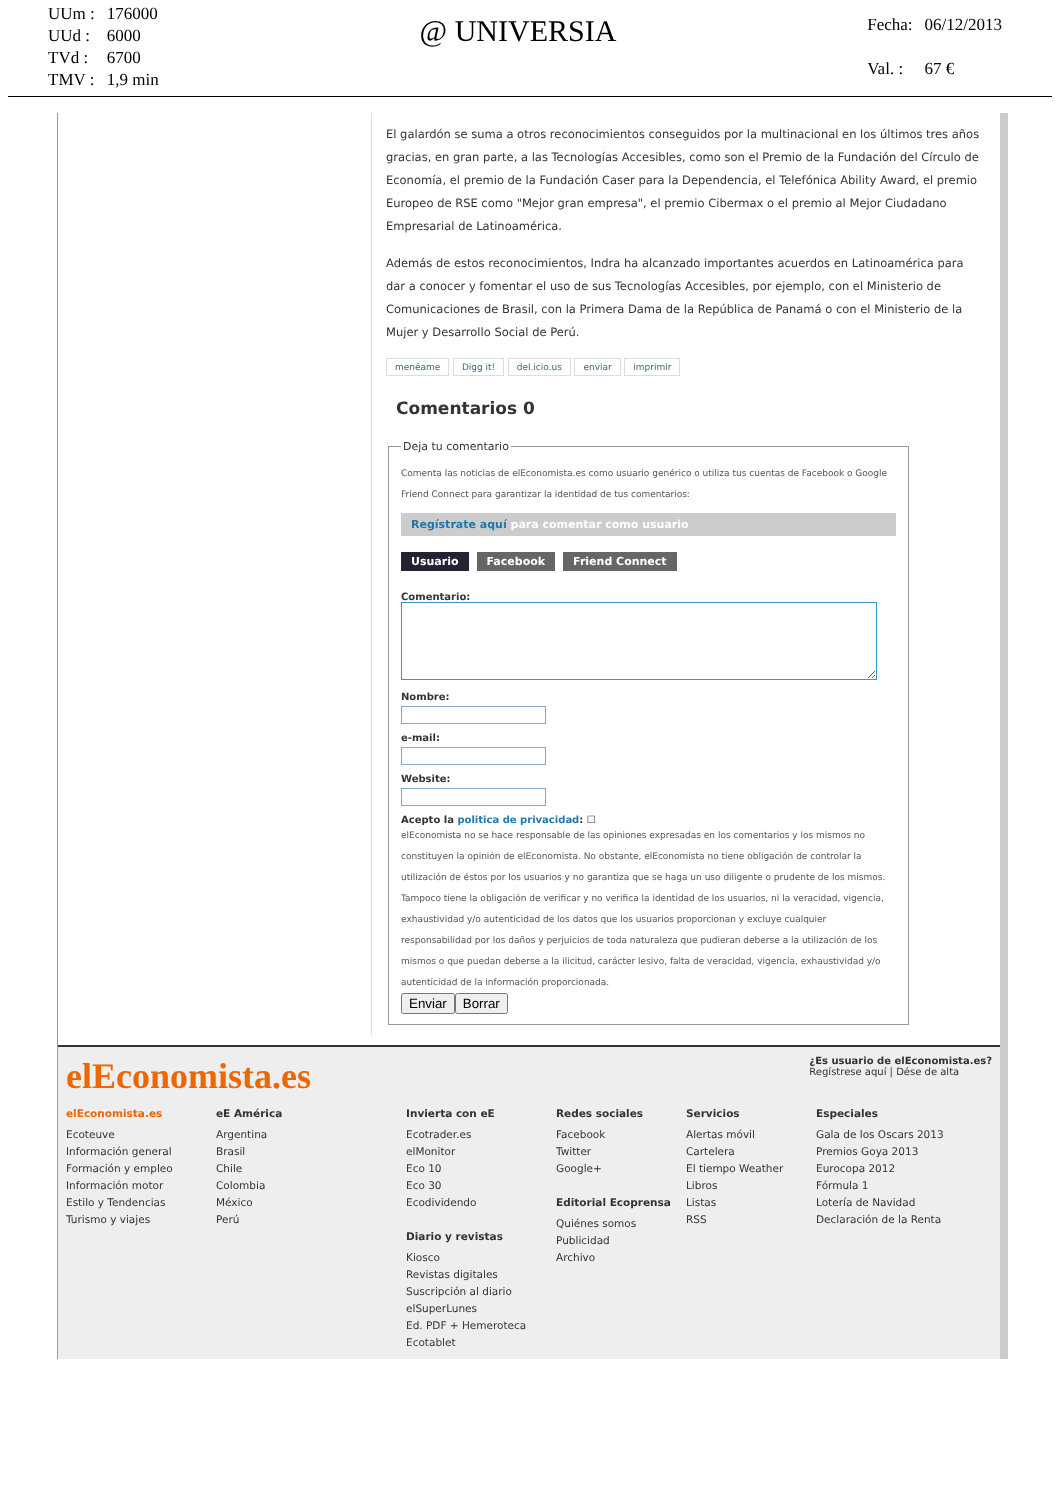| UUm : | 176000 |
| UUd : | 6000 |
| TVd : | 6700 |
| TMV : | 1,9 min |
@ UNIVERSIA
| Fecha: | 06/12/2013 |
| Val. : | 67 € |
El galardón se suma a otros reconocimientos conseguidos por la multinacional en los últimos tres años gracias, en gran parte, a las Tecnologías Accesibles, como son el Premio de la Fundación del Círculo de Economía, el premio de la Fundación Caser para la Dependencia, el Telefónica Ability Award, el premio Europeo de RSE como "Mejor gran empresa", el premio Cibermax o el premio al Mejor Ciudadano Empresarial de Latinoamérica.
Además de estos reconocimientos, Indra ha alcanzado importantes acuerdos en Latinoamérica para dar a conocer y fomentar el uso de sus Tecnologías Accesibles, por ejemplo, con el Ministerio de Comunicaciones de Brasil, con la Primera Dama de la República de Panamá o con el Ministerio de la Mujer y Desarrollo Social de Perú.
menéame Digg it! del.icio.us enviar imprimir
Comentarios 0
Deja tu comentario
Comenta las noticias de elEconomista.es como usuario genérico o utiliza tus cuentas de Facebook o Google Friend Connect para garantizar la identidad de tus comentarios:
Regístrate aquí para comentar como usuario
Usuario Facebook Friend Connect
Comentario:
Nombre:
e-mail:
Website:
Acepto la politica de privacidad: ☐
elEconomista no se hace responsable de las opiniones expresadas en los comentarios y los mismos no constituyen la opinión de elEconomista. No obstante, elEconomista no tiene obligación de controlar la utilización de éstos por los usuarios y no garantiza que se haga un uso diligente o prudente de los mismos. Tampoco tiene la obligación de verificar y no verifica la identidad de los usuarios, ni la veracidad, vigencia, exhaustividad y/o autenticidad de los datos que los usuarios proporcionan y excluye cualquier responsabilidad por los daños y perjuicios de toda naturaleza que pudieran deberse a la utilización de los mismos o que puedan deberse a la ilicitud, carácter lesivo, falta de veracidad, vigencia, exhaustividad y/o autenticidad de la información proporcionada.
EnviarBorrar
elEconomista.es
¿Es usuario de elEconomista.es?
Regístrese aquí | Dése de alta
elEconomista.es
Ecoteuve
Información general
Formación y empleo
Información motor
Estilo y Tendencias
Turismo y viajes
eE América
Argentina
Brasil
Chile
Colombia
México
Perú
Invierta con eE
Ecotrader.es
elMonitor
Eco 10
Eco 30
Ecodividendo
Diario y revistas
Kiosco
Revistas digitales
Suscripción al diario
elSuperLunes
Ed. PDF + Hemeroteca
Ecotablet
Redes sociales
Facebook
Twitter
Google+
Editorial Ecoprensa
Quiénes somos
Publicidad
Archivo
Servicios
Alertas móvil
Cartelera
El tiempo Weather
Libros
Listas
RSS
Especiales
Gala de los Oscars 2013
Premios Goya 2013
Eurocopa 2012
Fórmula 1
Lotería de Navidad
Declaración de la Renta